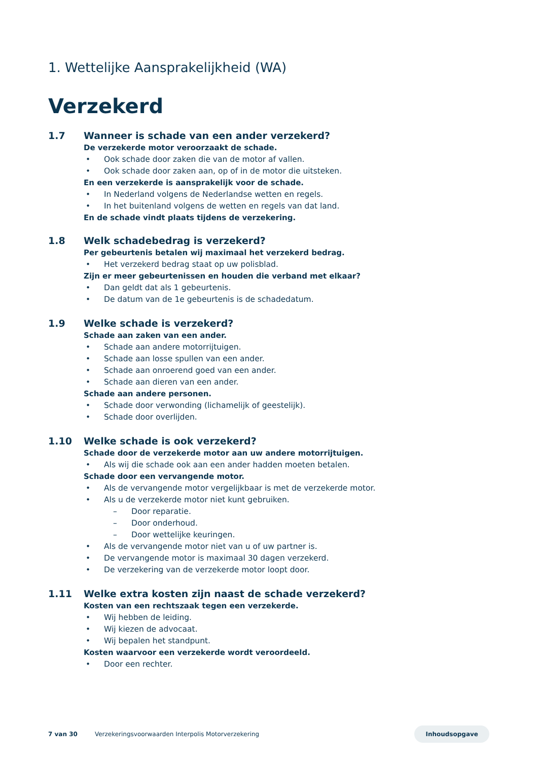1. Wettelijke Aansprakelijkheid (WA)
Verzekerd
1.7 Wanneer is schade van een ander verzekerd?
De verzekerde motor veroorzaakt de schade.
• Ook schade door zaken die van de motor af vallen.
• Ook schade door zaken aan, op of in de motor die uitsteken.
En een verzekerde is aansprakelijk voor de schade.
• In Nederland volgens de Nederlandse wetten en regels.
• In het buitenland volgens de wetten en regels van dat land.
En de schade vindt plaats tijdens de verzekering.
1.8 Welk schadebedrag is verzekerd?
Per gebeurtenis betalen wij maximaal het verzekerd bedrag.
• Het verzekerd bedrag staat op uw polisblad.
Zijn er meer gebeurtenissen en houden die verband met elkaar?
• Dan geldt dat als 1 gebeurtenis.
• De datum van de 1e gebeurtenis is de schadedatum.
1.9 Welke schade is verzekerd?
Schade aan zaken van een ander.
• Schade aan andere motorrijtuigen.
• Schade aan losse spullen van een ander.
• Schade aan onroerend goed van een ander.
• Schade aan dieren van een ander.
Schade aan andere personen.
• Schade door verwonding (lichamelijk of geestelijk).
• Schade door overlijden.
1.10 Welke schade is ook verzekerd?
Schade door de verzekerde motor aan uw andere motorrijtuigen.
• Als wij die schade ook aan een ander hadden moeten betalen.
Schade door een vervangende motor.
• Als de vervangende motor vergelijkbaar is met de verzekerde motor.
• Als u de verzekerde motor niet kunt gebruiken.
– Door reparatie.
– Door onderhoud.
– Door wettelijke keuringen.
• Als de vervangende motor niet van u of uw partner is.
• De vervangende motor is maximaal 30 dagen verzekerd.
• De verzekering van de verzekerde motor loopt door.
1.11 Welke extra kosten zijn naast de schade verzekerd?
Kosten van een rechtszaak tegen een verzekerde.
• Wij hebben de leiding.
• Wij kiezen de advocaat.
• Wij bepalen het standpunt.
Kosten waarvoor een verzekerde wordt veroordeeld.
• Door een rechter.
7 van 30 Verzekeringsvoorwaarden Interpolis Motorverzekering Inhoudsopgave